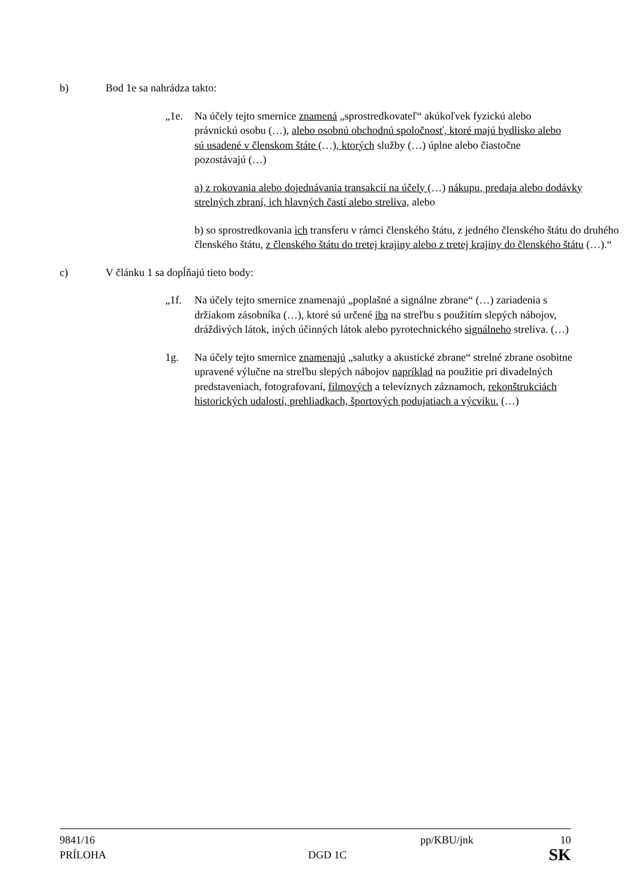b) Bod 1e sa nahrádza takto:
„1e. Na účely tejto smernice znamená „sprostredkovateľ“ akúkoľvek fyzickú alebo právnickú osobu (…), alebo osobnú obchodnú spoločnosť, ktoré majú bydlisko alebo sú usadené v členskom štáte (…), ktorých služby (…) úplne alebo čiastočne pozostávajú (…)
a) z rokovania alebo dojednávania transakcií na účely (…) nákupu, predaja alebo dodávky strelných zbraní, ich hlavných častí alebo streliva, alebo
b) so sprostredkovania ich transferu v rámci členského štátu, z jedného členského štátu do druhého členského štátu, z členského štátu do tretej krajiny alebo z tretej krajiny do členského štátu (…).“
c) V článku 1 sa dopĺňajú tieto body:
„1f. Na účely tejto smernice znamenajú „poplašné a signálne zbrane“ (…) zariadenia s držiakom zásobníka (…), ktoré sú určené iba na streľbu s použitím slepých nábojov, dráždivých látok, iných účinných látok alebo pyrotechnického signálneho streliva. (…)
1g. Na účely tejto smernice znamenajú „salutky a akustické zbrane“ strelné zbrane osobitne upravené výlučne na streľbu slepých nábojov napríklad na použitie pri divadelných predstaveniach, fotografovaní, filmových a televíznych záznamoch, rekonštrukciách historických udalostí, prehliadkach, športových podujatiach a výcviku. (…)
9841/16 pp/KBU/jnk 10
PRÍLOHA DGD 1C SK